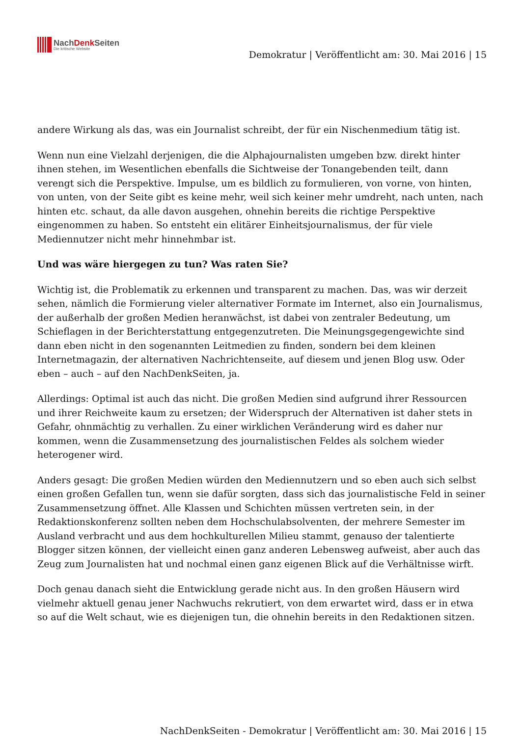NachDenk Seiten
Die kritische Website
Demokratur | Veröffentlicht am: 30. Mai 2016 | 15
andere Wirkung als das, was ein Journalist schreibt, der für ein Nischenmedium tätig ist.
Wenn nun eine Vielzahl derjenigen, die die Alphajournalisten umgeben bzw. direkt hinter ihnen stehen, im Wesentlichen ebenfalls die Sichtweise der Tonangebenden teilt, dann verengt sich die Perspektive. Impulse, um es bildlich zu formulieren, von vorne, von hinten, von unten, von der Seite gibt es keine mehr, weil sich keiner mehr umdreht, nach unten, nach hinten etc. schaut, da alle davon ausgehen, ohnehin bereits die richtige Perspektive eingenommen zu haben. So entsteht ein elitärer Einheitsjournalismus, der für viele Mediennutzer nicht mehr hinnehmbar ist.
Und was wäre hiergegen zu tun? Was raten Sie?
Wichtig ist, die Problematik zu erkennen und transparent zu machen. Das, was wir derzeit sehen, nämlich die Formierung vieler alternativer Formate im Internet, also ein Journalismus, der außerhalb der großen Medien heranwächst, ist dabei von zentraler Bedeutung, um Schieflagen in der Berichterstattung entgegenzutreten. Die Meinungsgegengewichte sind dann eben nicht in den sogenannten Leitmedien zu finden, sondern bei dem kleinen Internetmagazin, der alternativen Nachrichtenseite, auf diesem und jenen Blog usw. Oder eben – auch – auf den NachDenkSeiten, ja.
Allerdings: Optimal ist auch das nicht. Die großen Medien sind aufgrund ihrer Ressourcen und ihrer Reichweite kaum zu ersetzen; der Widerspruch der Alternativen ist daher stets in Gefahr, ohnmächtig zu verhallen. Zu einer wirklichen Veränderung wird es daher nur kommen, wenn die Zusammensetzung des journalistischen Feldes als solchem wieder heterogener wird.
Anders gesagt: Die großen Medien würden den Mediennutzern und so eben auch sich selbst einen großen Gefallen tun, wenn sie dafür sorgten, dass sich das journalistische Feld in seiner Zusammensetzung öffnet. Alle Klassen und Schichten müssen vertreten sein, in der Redaktionskonferenz sollten neben dem Hochschulabsolventen, der mehrere Semester im Ausland verbracht und aus dem hochkulturellen Milieu stammt, genauso der talentierte Blogger sitzen können, der vielleicht einen ganz anderen Lebensweg aufweist, aber auch das Zeug zum Journalisten hat und nochmal einen ganz eigenen Blick auf die Verhältnisse wirft.
Doch genau danach sieht die Entwicklung gerade nicht aus. In den großen Häusern wird vielmehr aktuell genau jener Nachwuchs rekrutiert, von dem erwartet wird, dass er in etwa so auf die Welt schaut, wie es diejenigen tun, die ohnehin bereits in den Redaktionen sitzen.
NachDenkSeiten - Demokratur | Veröffentlicht am: 30. Mai 2016 | 15